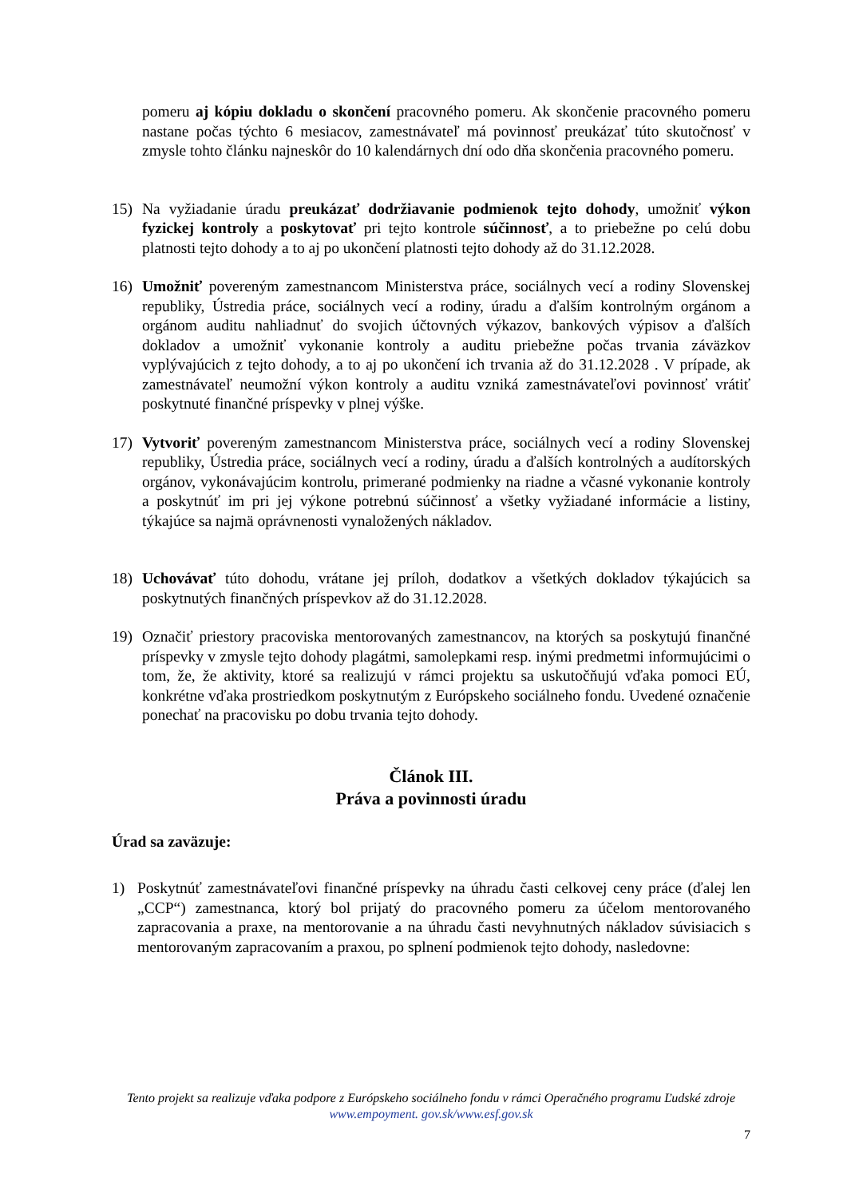pomeru aj kópiu dokladu o skončení pracovného pomeru. Ak skončenie pracovného pomeru nastane počas týchto 6 mesiacov, zamestnávateľ má povinnosť preukázať túto skutočnosť v zmysle tohto článku najneskôr do 10 kalendárnych dní odo dňa skončenia pracovného pomeru.
15) Na vyžiadanie úradu preukázať dodržiavanie podmienok tejto dohody, umožniť výkon fyzickej kontroly a poskytovať pri tejto kontrole súčinnosť, a to priebežne po celú dobu platnosti tejto dohody a to aj po ukončení platnosti tejto dohody až do 31.12.2028.
16) Umožniť povereným zamestnancom Ministerstva práce, sociálnych vecí a rodiny Slovenskej republiky, Ústredia práce, sociálnych vecí a rodiny, úradu a ďalším kontrolným orgánom a orgánom auditu nahliadnuť do svojich účtovných výkazov, bankových výpisov a ďalších dokladov a umožniť vykonanie kontroly a auditu priebežne počas trvania záväzkov vyplývajúcich z tejto dohody, a to aj po ukončení ich trvania až do 31.12.2028 . V prípade, ak zamestnávateľ neumožní výkon kontroly a auditu vzniká zamestnávateľovi povinnosť vrátiť poskytnuté finančné príspevky v plnej výške.
17) Vytvoriť povereným zamestnancom Ministerstva práce, sociálnych vecí a rodiny Slovenskej republiky, Ústredia práce, sociálnych vecí a rodiny, úradu a ďalších kontrolných a audítorských orgánov, vykonávajúcim kontrolu, primerané podmienky na riadne a včasné vykonanie kontroly a poskytnúť im pri jej výkone potrebnú súčinnosť a všetky vyžiadané informácie a listiny, týkajúce sa najmä oprávnenosti vynaložených nákladov.
18) Uchovávať túto dohodu, vrátane jej príloh, dodatkov a všetkých dokladov týkajúcich sa poskytnutých finančných príspevkov až do 31.12.2028.
19) Označiť priestory pracoviska mentorovaných zamestnancov, na ktorých sa poskytujú finančné príspevky v zmysle tejto dohody plagátmi, samolepkami resp. inými predmetmi informujúcimi o tom, že, že aktivity, ktoré sa realizujú v rámci projektu sa uskutočňujú vďaka pomoci EÚ, konkrétne vďaka prostriedkom poskytnutým z Európskeho sociálneho fondu. Uvedené označenie ponechať na pracovisku po dobu trvania tejto dohody.
Článok III.
Práva a povinnosti úradu
Úrad sa zaväzuje:
1) Poskytnúť zamestnávateľovi finančné príspevky na úhradu časti celkovej ceny práce (ďalej len „CCP“) zamestnanca, ktorý bol prijatý do pracovného pomeru za účelom mentorovaného zapracovania a praxe, na mentorovanie a na úhradu časti nevyhnutných nákladov súvisiacich s mentorovaným zapracovaním a praxou, po splnení podmienok tejto dohody, nasledovne:
Tento projekt sa realizuje vďaka podpore z Európskeho sociálneho fondu v rámci Operačného programu Ľudské zdroje
www.empoyment. gov.sk/www.esf.gov.sk
7